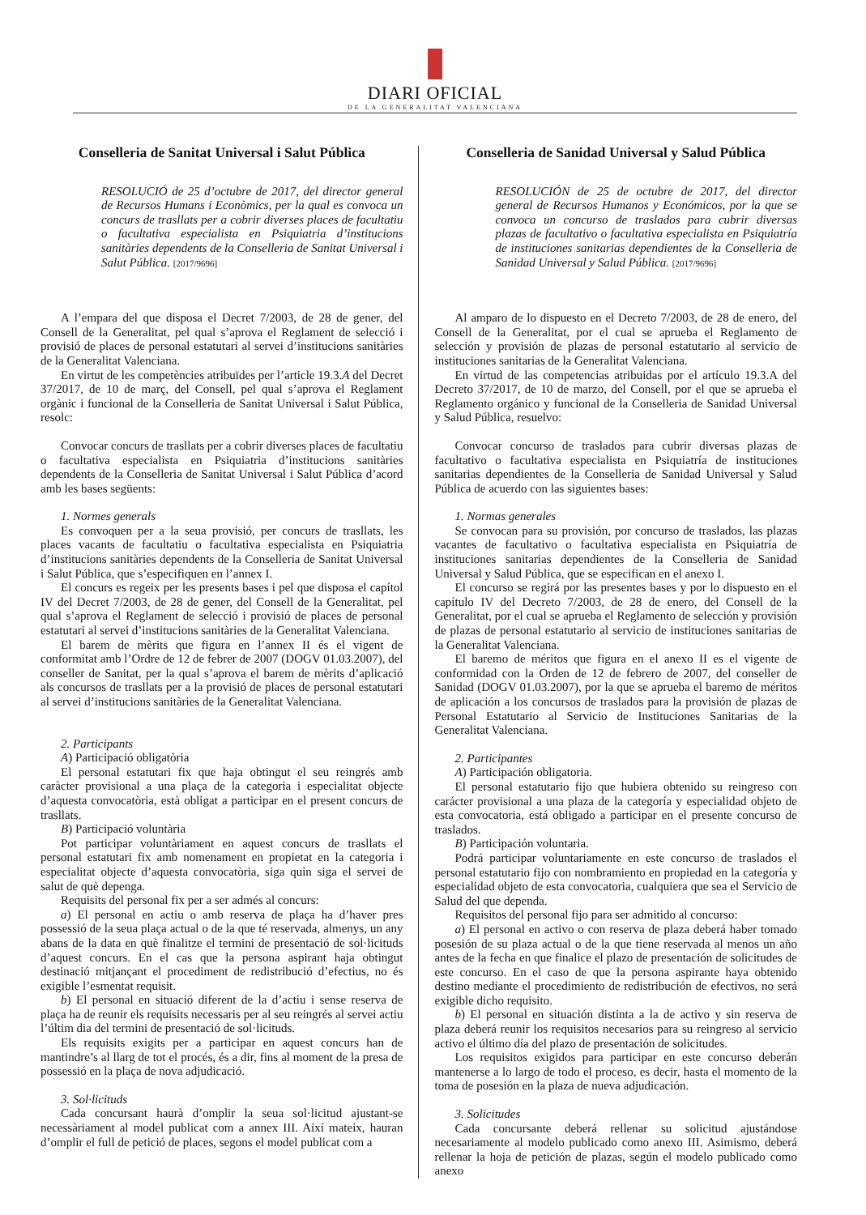DIARI OFICIAL
DE LA GENERALITAT VALENCIANA
Conselleria de Sanitat Universal i Salut Pública
RESOLUCIÓ de 25 d’octubre de 2017, del director general de Recursos Humans i Econòmics, per la qual es convoca un concurs de trasllats per a cobrir diverses places de facultatiu o facultativa especialista en Psiquiatria d’institucions sanitàries dependents de la Conselleria de Sanitat Universal i Salut Pública. [2017/9696]
A l’empara del que disposa el Decret 7/2003, de 28 de gener, del Consell de la Generalitat, pel qual s’aprova el Reglament de selecció i provisió de places de personal estatutari al servei d’institucions sanitàries de la Generalitat Valenciana.
En virtut de les competències atribuïdes per l’article 19.3.A del Decret 37/2017, de 10 de març, del Consell, pel qual s’aprova el Reglament orgànic i funcional de la Conselleria de Sanitat Universal i Salut Pública, resolc:
Convocar concurs de trasllats per a cobrir diverses places de facultatiu o facultativa especialista en Psiquiatria d’institucions sanitàries dependents de la Conselleria de Sanitat Universal i Salut Pública d’acord amb les bases següents:
1. Normes generals
Es convoquen per a la seua provisió, per concurs de trasllats, les places vacants de facultatiu o facultativa especialista en Psiquiatria d’institucions sanitàries dependents de la Conselleria de Sanitat Universal i Salut Pública, que s’especifiquen en l’annex I.
El concurs es regeix per les presents bases i pel que disposa el capítol IV del Decret 7/2003, de 28 de gener, del Consell de la Generalitat, pel qual s’aprova el Reglament de selecció i provisió de places de personal estatutari al servei d’institucions sanitàries de la Generalitat Valenciana.
El barem de mèrits que figura en l’annex II és el vigent de conformitat amb l’Ordre de 12 de febrer de 2007 (DOGV 01.03.2007), del conseller de Sanitat, per la qual s’aprova el barem de mèrits d’aplicació als concursos de trasllats per a la provisió de places de personal estatutari al servei d’institucions sanitàries de la Generalitat Valenciana.
2. Participants
A) Participació obligatòria
El personal estatutari fix que haja obtingut el seu reingrés amb caràcter provisional a una plaça de la categoria i especialitat objecte d’aquesta convocatòria, està obligat a participar en el present concurs de trasllats.
B) Participació voluntària
Pot participar voluntàriament en aquest concurs de trasllats el personal estatutari fix amb nomenament en propietat en la categoria i especialitat objecte d’aquesta convocatòria, siga quin siga el servei de salut de què depenga.
Requisits del personal fix per a ser admés al concurs:
a) El personal en actiu o amb reserva de plaça ha d’haver pres possessió de la seua plaça actual o de la que té reservada, almenys, un any abans de la data en què finalitze el termini de presentació de sol·licituds d’aquest concurs. En el cas que la persona aspirant haja obtingut destinació mitjançant el procediment de redistribució d’efectius, no és exigible l’esmentat requisit.
b) El personal en situació diferent de la d’actiu i sense reserva de plaça ha de reunir els requisits necessaris per al seu reingrés al servei actiu l’últim dia del termini de presentació de sol·licituds.
Els requisits exigits per a participar en aquest concurs han de mantindre’s al llarg de tot el procés, és a dir, fins al moment de la presa de possessió en la plaça de nova adjudicació.
3. Sol·licituds
Cada concursant haurà d’omplir la seua sol·licitud ajustant-se necessàriament al model publicat com a annex III. Així mateix, hauran d’omplir el full de petició de places, segons el model publicat com a
Conselleria de Sanidad Universal y Salud Pública
RESOLUCIÓN de 25 de octubre de 2017, del director general de Recursos Humanos y Económicos, por la que se convoca un concurso de traslados para cubrir diversas plazas de facultativo o facultativa especialista en Psiquiatría de instituciones sanitarias dependientes de la Conselleria de Sanidad Universal y Salud Pública. [2017/9696]
Al amparo de lo dispuesto en el Decreto 7/2003, de 28 de enero, del Consell de la Generalitat, por el cual se aprueba el Reglamento de selección y provisión de plazas de personal estatutario al servicio de instituciones sanitarias de la Generalitat Valenciana.
En virtud de las competencias atribuidas por el artículo 19.3.A del Decreto 37/2017, de 10 de marzo, del Consell, por el que se aprueba el Reglamento orgánico y funcional de la Conselleria de Sanidad Universal y Salud Pública, resuelvo:
Convocar concurso de traslados para cubrir diversas plazas de facultativo o facultativa especialista en Psiquiatría de instituciones sanitarias dependientes de la Conselleria de Sanidad Universal y Salud Pública de acuerdo con las siguientes bases:
1. Normas generales
Se convocan para su provisión, por concurso de traslados, las plazas vacantes de facultativo o facultativa especialista en Psiquiatría de instituciones sanitarias dependientes de la Conselleria de Sanidad Universal y Salud Pública, que se especifican en el anexo I.
El concurso se regirá por las presentes bases y por lo dispuesto en el capítulo IV del Decreto 7/2003, de 28 de enero, del Consell de la Generalitat, por el cual se aprueba el Reglamento de selección y provisión de plazas de personal estatutario al servicio de instituciones sanitarias de la Generalitat Valenciana.
El baremo de méritos que figura en el anexo II es el vigente de conformidad con la Orden de 12 de febrero de 2007, del conseller de Sanidad (DOGV 01.03.2007), por la que se aprueba el baremo de méritos de aplicación a los concursos de traslados para la provisión de plazas de Personal Estatutario al Servicio de Instituciones Sanitarias de la Generalitat Valenciana.
2. Participantes
A) Participación obligatoria.
El personal estatutario fijo que hubiera obtenido su reingreso con carácter provisional a una plaza de la categoría y especialidad objeto de esta convocatoria, está obligado a participar en el presente concurso de traslados.
B) Participación voluntaria.
Podrá participar voluntariamente en este concurso de traslados el personal estatutario fijo con nombramiento en propiedad en la categoría y especialidad objeto de esta convocatoria, cualquiera que sea el Servicio de Salud del que dependa.
Requisitos del personal fijo para ser admitido al concurso:
a) El personal en activo o con reserva de plaza deberá haber tomado posesión de su plaza actual o de la que tiene reservada al menos un año antes de la fecha en que finalice el plazo de presentación de solicitudes de este concurso. En el caso de que la persona aspirante haya obtenido destino mediante el procedimiento de redistribución de efectivos, no será exigible dicho requisito.
b) El personal en situación distinta a la de activo y sin reserva de plaza deberá reunir los requisitos necesarios para su reingreso al servicio activo el último día del plazo de presentación de solicitudes.
Los requisitos exigidos para participar en este concurso deberán mantenerse a lo largo de todo el proceso, es decir, hasta el momento de la toma de posesión en la plaza de nueva adjudicación.
3. Solicitudes
Cada concursante deberá rellenar su solicitud ajustándose necesariamente al modelo publicado como anexo III. Asimismo, deberá rellenar la hoja de petición de plazas, según el modelo publicado como anexo